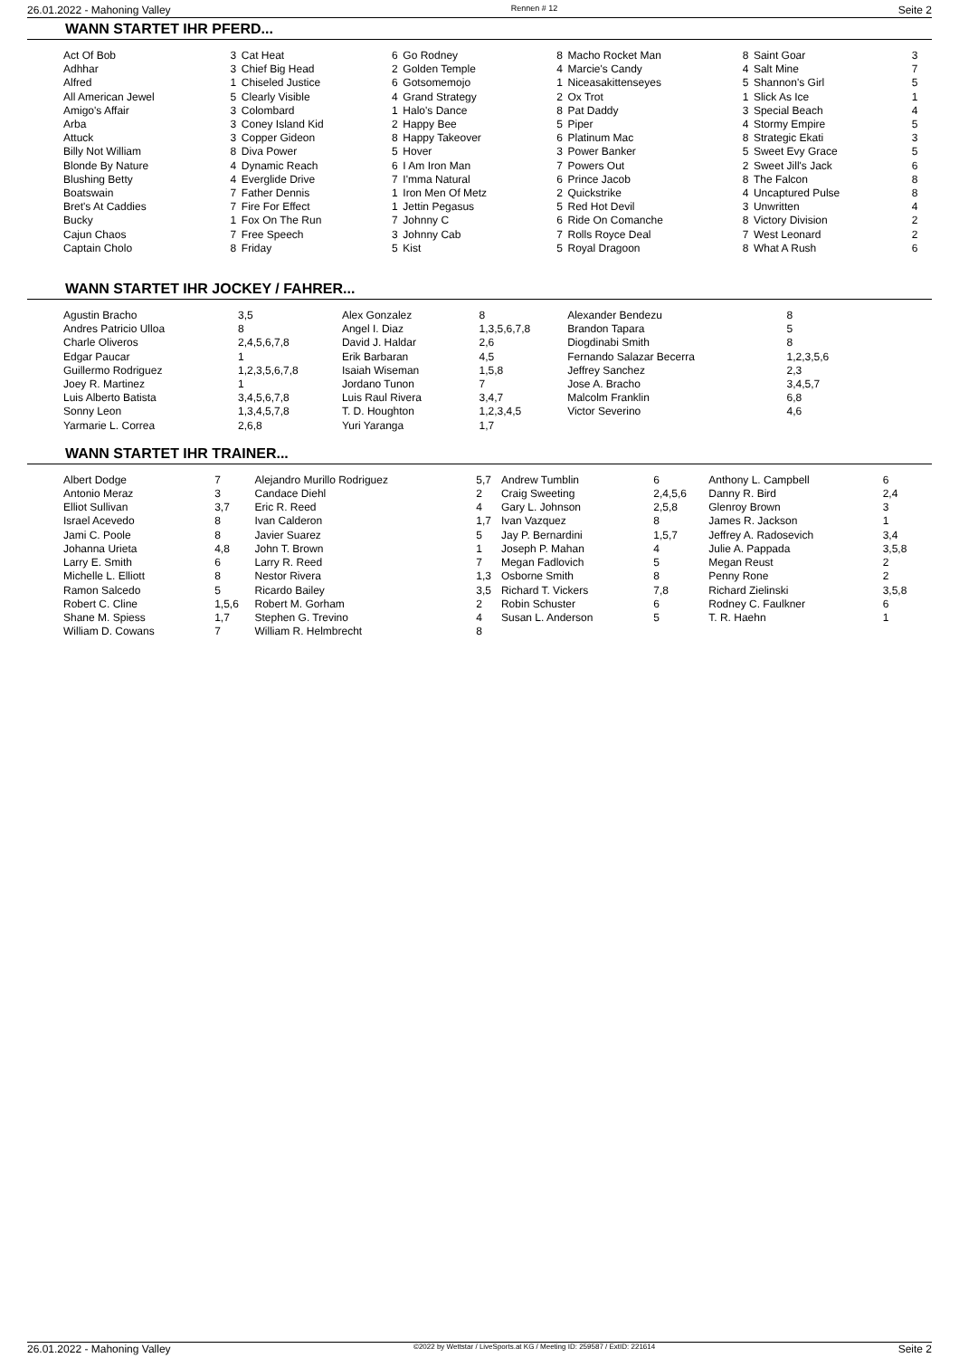26.01.2022 - Mahoning Valley Rennen # 12 Seite 2
WANN STARTET IHR PFERD...
| Act Of Bob Adhhar Alfred All American Jewel Amigo's Affair Arba Attuck Billy Not William Blonde By Nature Blushing Betty Boatswain Bret's At Caddies Bucky Cajun Chaos Captain Cholo | 3 3 1 5 3 3 3 8 4 4 7 7 1 7 8 | Cat Heat Chief Big Head Chiseled Justice Clearly Visible Colombard Coney Island Kid Copper Gideon Diva Power Dynamic Reach Everglide Drive Father Dennis Fire For Effect Fox On The Run Free Speech Friday | 6 2 6 4 1 2 8 5 6 7 1 1 7 3 5 | Go Rodney Golden Temple Gotsomemojo Grand Strategy Halo's Dance Happy Bee Happy Takeover Hover I Am Iron Man I'mma Natural Iron Men Of Metz Jettin Pegasus Johnny C Johnny Cab Kist | 8 4 1 2 8 5 6 3 7 6 2 5 6 7 5 | Macho Rocket Man Marcie's Candy Niceasakittenseyes Ox Trot Pat Daddy Piper Platinum Mac Power Banker Powers Out Prince Jacob Quickstrike Red Hot Devil Ride On Comanche Rolls Royce Deal Royal Dragoon | 8 4 5 1 3 4 8 5 2 8 4 3 8 7 8 | Saint Goar Salt Mine Shannon's Girl Slick As Ice Special Beach Stormy Empire Strategic Ekati Sweet Evy Grace Sweet Jill's Jack The Falcon Uncaptured Pulse Unwritten Victory Division West Leonard What A Rush | 3 7 5 1 4 5 3 5 6 8 8 4 2 2 6 |
WANN STARTET IHR JOCKEY / FAHRER...
| Agustin Bracho Andres Patricio Ulloa Charle Oliveros Edgar Paucar Guillermo Rodriguez Joey R. Martinez Luis Alberto Batista Sonny Leon Yarmarie L. Correa | 3,5 8 2,4,5,6,7,8 1 1,2,3,5,6,7,8 1 3,4,5,6,7,8 1,3,4,5,7,8 2,6,8 | Alex Gonzalez Angel I. Diaz David J. Haldar Erik Barbaran Isaiah Wiseman Jordano Tunon Luis Raul Rivera T. D. Houghton Yuri Yaranga | 8 1,3,5,6,7,8 2,6 4,5 1,5,8 7 3,4,7 1,2,3,4,5 1,7 | Alexander Bendezu Brandon Tapara Diogdinabi Smith Fernando Salazar Becerra Jeffrey Sanchez Jose A. Bracho Malcolm Franklin Victor Severino | 8 5 8 1,2,3,5,6 2,3 3,4,5,7 6,8 4,6 |
WANN STARTET IHR TRAINER...
| Albert Dodge Antonio Meraz Elliot Sullivan Israel Acevedo Jami C. Poole Johanna Urieta Larry E. Smith Michelle L. Elliott Ramon Salcedo Robert C. Cline Shane M. Spiess William D. Cowans | 7 3 3,7 8 8 4,8 6 8 5 1,5,6 1,7 7 | Alejandro Murillo Rodriguez Candace Diehl Eric R. Reed Ivan Calderon Javier Suarez John T. Brown Larry R. Reed Nestor Rivera Ricardo Bailey Robert M. Gorham Stephen G. Trevino William R. Helmbrecht | 5,7 2 4 1,7 5 1 7 1,3 3,5 2 4 8 | Andrew Tumblin Craig Sweeting Gary L. Johnson Ivan Vazquez Jay P. Bernardini Joseph P. Mahan Megan Fadlovich Osborne Smith Richard T. Vickers Robin Schuster Susan L. Anderson | 6 2,4,5,6 2,5,8 8 1,5,7 4 5 8 7,8 6 5 | Anthony L. Campbell Danny R. Bird Glenroy Brown James R. Jackson Jeffrey A. Radosevich Julie A. Pappada Megan Reust Penny Rone Richard Zielinski Rodney C. Faulkner T. R. Haehn | 6 2,4 3 1 3,4 3,5,8 2 2 3,5,8 6 1 |
26.01.2022 - Mahoning Valley ©2022 by Wettstar / LiveSports.at KG / Meeting ID: 259587 / ExtID: 221614 Seite 2